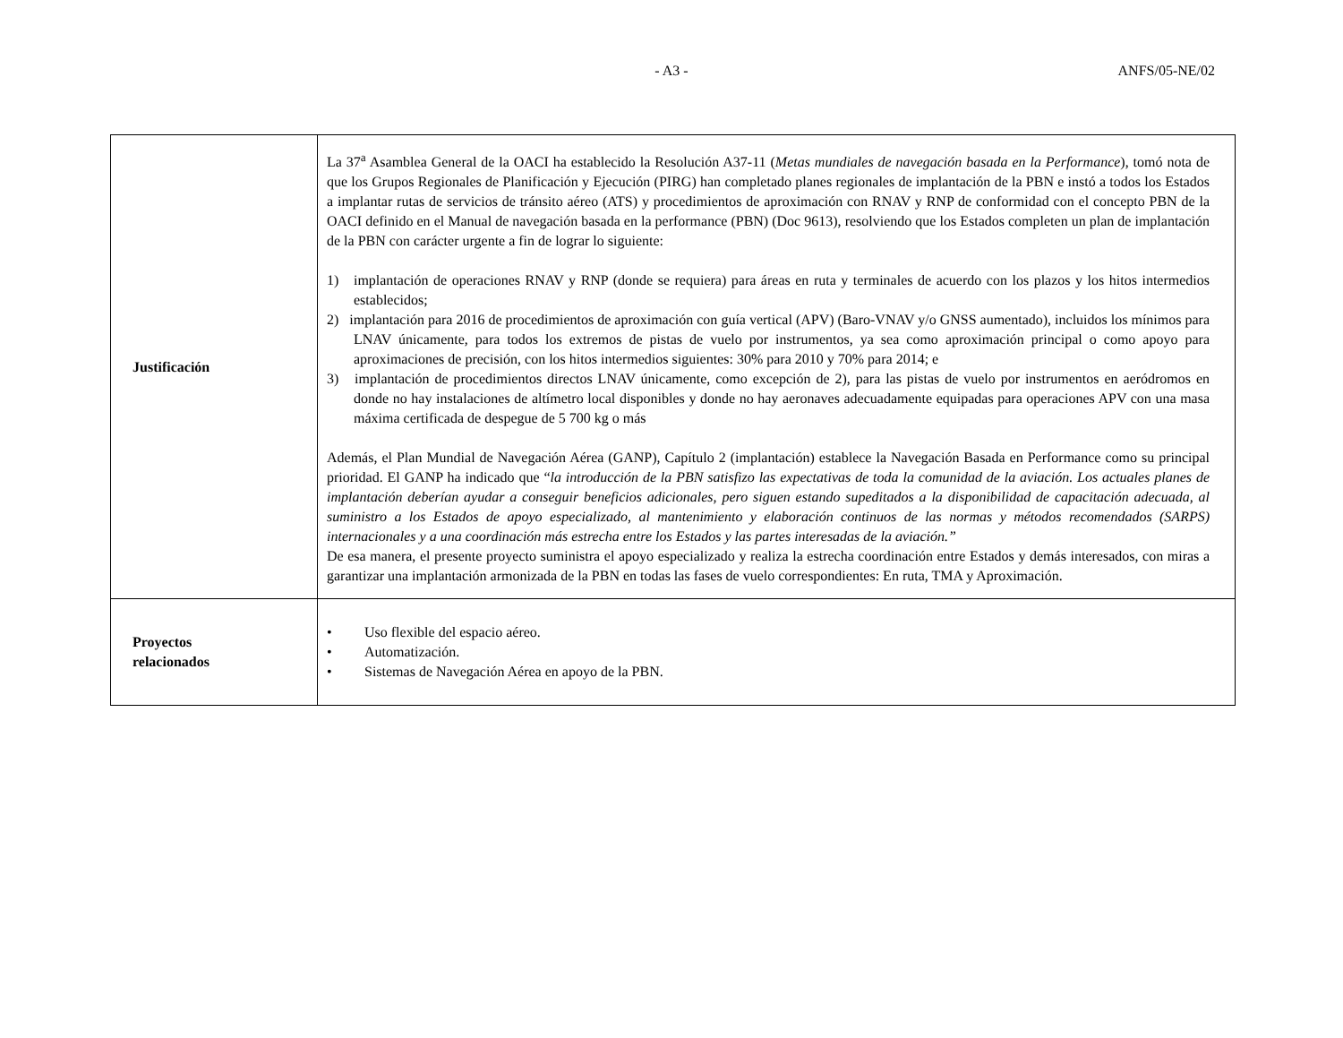- A3 - ANFS/05-NE/02
| Justificación | La 37<sup>a</sup> Asamblea General de la OACI ha establecido la Resolución A37-11 ( Metas mundiales de navegación basada en la Performance ), tomó nota de que los Grupos Regionales de Planificación y Ejecución (PIRG) han completado planes regionales de implantación de la PBN e instó a todos los Estados a implantar rutas de servicios de tránsito aéreo (ATS) y procedimientos de aproximación con RNAV y RNP de conformidad con el concepto PBN de la OACI definido en el Manual de navegación basada en la performance (PBN) (Doc 9613), resolviendo que los Estados completen un plan de implantación de la PBN con carácter urgente a fin de lograr lo siguiente: 1) implantación de operaciones RNAV y RNP (donde se requiera) para áreas en ruta y terminales de acuerdo con los plazos y los hitos intermedios establecidos; 2) implantación para 2016 de procedimientos de aproximación con guía vertical (APV) (Baro-VNAV y/o GNSS aumentado), incluidos los mínimos para LNAV únicamente, para todos los extremos de pistas de vuelo por instrumentos, ya sea como aproximación principal o como apoyo para aproximaciones de precisión, con los hitos intermedios siguientes: 30% para 2010 y 70% para 2014; e 3) implantación de procedimientos directos LNAV únicamente, como excepción de 2), para las pistas de vuelo por instrumentos en aeródromos en donde no hay instalaciones de altímetro local disponibles y donde no hay aeronaves adecuadamente equipadas para operaciones APV con una masa máxima certificada de despegue de 5 700 kg o más Además, el Plan Mundial de Navegación Aérea (GANP), Capítulo 2 (implantación) establece la Navegación Basada en Performance como su principal prioridad. El GANP ha indicado que “ la introducción de la PBN satisfizo las expectativas de toda la comunidad de la aviación. Los actuales planes de implantación deberían ayudar a conseguir beneficios adicionales, pero siguen estando supeditados a la disponibilidad de capacitación adecuada, al suministro a los Estados de apoyo especializado, al mantenimiento y elaboración continuos de las normas y métodos recomendados (SARPS) internacionales y a una coordinación más estrecha entre los Estados y las partes interesadas de la aviación.” De esa manera, el presente proyecto suministra el apoyo especializado y realiza la estrecha coordinación entre Estados y demás interesados, con miras a garantizar una implantación armonizada de la PBN en todas las fases de vuelo correspondientes: En ruta, TMA y Aproximación. |
| Proyectos relacionados | • Uso flexible del espacio aéreo. • Automatización. • Sistemas de Navegación Aérea en apoyo de la PBN. |